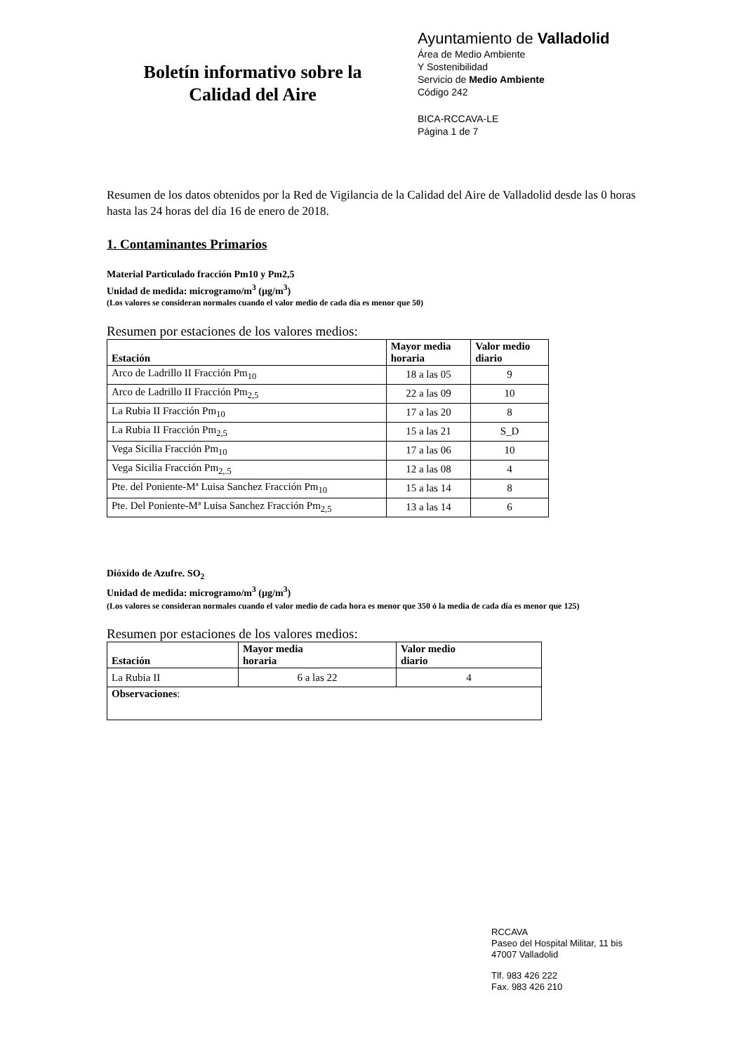Boletín informativo sobre la
Calidad del Aire
Ayuntamiento de Valladolid
Área de Medio Ambiente
Y Sostenibilidad
Servicio de Medio Ambiente
Código 242
BICA-RCCAVA-LE
Página 1 de 7
Resumen de los datos obtenidos por la Red de Vigilancia de la Calidad del Aire de Valladolid desde las 0 horas hasta las 24 horas del día 16 de enero de 2018.
1. Contaminantes Primarios
Material Particulado fracción Pm10 y Pm2,5
Unidad de medida: microgramo/m<sup>3</sup> (µg/m<sup>3</sup>)
(Los valores se consideran normales cuando el valor medio de cada día es menor que 50)
Resumen por estaciones de los valores medios:
| Estación | Mayor media horaria | Valor medio diario |
| --- | --- | --- |
| Arco de Ladrillo II Fracción Pm<sub>10</sub> | 18 a las 05 | 9 |
| Arco de Ladrillo II Fracción Pm<sub>2,5</sub> | 22 a las 09 | 10 |
| La Rubia II Fracción Pm<sub>10</sub> | 17 a las 20 | 8 |
| La Rubia II Fracción Pm<sub>2,5</sub> | 15 a las 21 | S_D |
| Vega Sicilia Fracción Pm<sub>10</sub> | 17 a las 06 | 10 |
| Vega Sicilia Fracción Pm<sub>2,.5</sub> | 12 a las 08 | 4 |
| Pte. del Poniente-Mª Luisa Sanchez Fracción Pm<sub>10</sub> | 15 a las 14 | 8 |
| Pte. Del Poniente-Mª Luisa Sanchez Fracción Pm<sub>2,5</sub> | 13 a las 14 | 6 |
Dióxido de Azufre. SO<sub>2</sub>
Unidad de medida: microgramo/m<sup>3</sup> (µg/m<sup>3</sup>)
(Los valores se consideran normales cuando el valor medio de cada hora es menor que 350 ó la media de cada día es menor que 125)
Resumen por estaciones de los valores medios:
| Estación | Mayor media horaria | Valor medio diario |
| --- | --- | --- |
| La Rubia II | 6 a las 22 | 4 |
| Observaciones : | | |
RCCAVA
Paseo del Hospital Militar, 11 bis
47007 Valladolid
Tlf. 983 426 222
Fax. 983 426 210